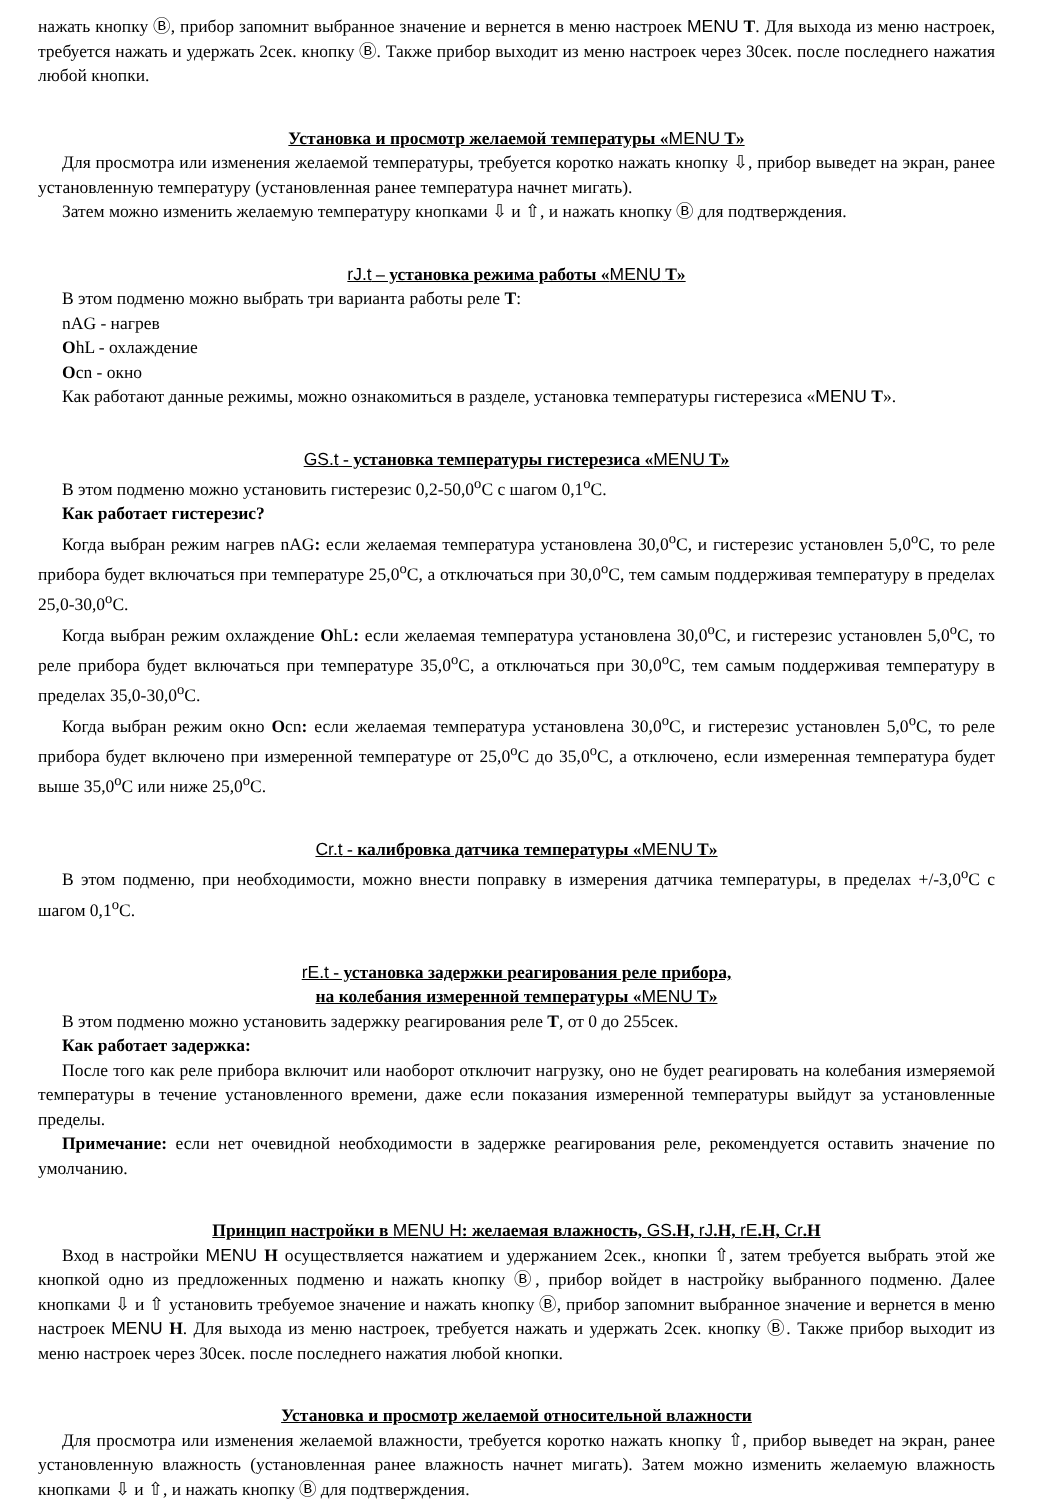нажать кнопку Ⓑ, прибор запомнит выбранное значение и вернется в меню настроек MENU T. Для выхода из меню настроек, требуется нажать и удержать 2сек. кнопку Ⓑ. Также прибор выходит из меню настроек через 30сек. после последнего нажатия любой кнопки.
Установка и просмотр желаемой температуры «MENU T»
Для просмотра или изменения желаемой температуры, требуется коротко нажать кнопку ⇩, прибор выведет на экран, ранее установленную температуру (установленная ранее температура начнет мигать).
Затем можно изменить желаемую температуру кнопками ⇩ и ⇧, и нажать кнопку Ⓑ для подтверждения.
rJ.t – установка режима работы «MENU T»
В этом подменю можно выбрать три варианта работы реле T:
nAG - нагрев
OhL - охлаждение
Ocn - окно
Как работают данные режимы, можно ознакомиться в разделе, установка температуры гистерезиса «MENU T».
GS.t - установка температуры гистерезиса «MENU T»
В этом подменю можно установить гистерезис 0,2-50,0<sup>о</sup>С с шагом 0,1<sup>о</sup>С.
Как работает гистерезис?
Когда выбран режим нагрев nAG: если желаемая температура установлена 30,0<sup>о</sup>С, и гистерезис установлен 5,0<sup>о</sup>С, то реле прибора будет включаться при температуре 25,0<sup>о</sup>С, а отключаться при 30,0<sup>о</sup>С, тем самым поддерживая температуру в пределах 25,0-30,0<sup>о</sup>С.
Когда выбран режим охлаждение OhL: если желаемая температура установлена 30,0<sup>о</sup>С, и гистерезис установлен 5,0<sup>о</sup>С, то реле прибора будет включаться при температуре 35,0<sup>о</sup>С, а отключаться при 30,0<sup>о</sup>С, тем самым поддерживая температуру в пределах 35,0-30,0<sup>о</sup>С.
Когда выбран режим окно Ocn: если желаемая температура установлена 30,0<sup>о</sup>С, и гистерезис установлен 5,0<sup>о</sup>С, то реле прибора будет включено при измеренной температуре от 25,0<sup>о</sup>С до 35,0<sup>о</sup>С, а отключено, если измеренная температура будет выше 35,0<sup>о</sup>С или ниже 25,0<sup>о</sup>С.
Cr.t - калибровка датчика температуры «MENU T»
В этом подменю, при необходимости, можно внести поправку в измерения датчика температуры, в пределах +/-3,0<sup>о</sup>С с шагом 0,1<sup>о</sup>С.
rE.t - установка задержки реагирования реле прибора,
на колебания измеренной температуры «MENU T»
В этом подменю можно установить задержку реагирования реле T, от 0 до 255сек.
Как работает задержка:
После того как реле прибора включит или наоборот отключит нагрузку, оно не будет реагировать на колебания измеряемой температуры в течение установленного времени, даже если показания измеренной температуры выйдут за установленные пределы.
Примечание: если нет очевидной необходимости в задержке реагирования реле, рекомендуется оставить значение по умолчанию.
Принцип настройки в MENU H: желаемая влажность, GS.H, rJ.H, rE.H, Cr.H
Вход в настройки MENU H осуществляется нажатием и удержанием 2сек., кнопки ⇧, затем требуется выбрать этой же кнопкой одно из предложенных подменю и нажать кнопку Ⓑ, прибор войдет в настройку выбранного подменю. Далее кнопками ⇩ и ⇧ установить требуемое значение и нажать кнопку Ⓑ, прибор запомнит выбранное значение и вернется в меню настроек MENU H. Для выхода из меню настроек, требуется нажать и удержать 2сек. кнопку Ⓑ. Также прибор выходит из меню настроек через 30сек. после последнего нажатия любой кнопки.
Установка и просмотр желаемой относительной влажности
Для просмотра или изменения желаемой влажности, требуется коротко нажать кнопку ⇧, прибор выведет на экран, ранее установленную влажность (установленная ранее влажность начнет мигать). Затем можно изменить желаемую влажность кнопками ⇩ и ⇧, и нажать кнопку Ⓑ для подтверждения.